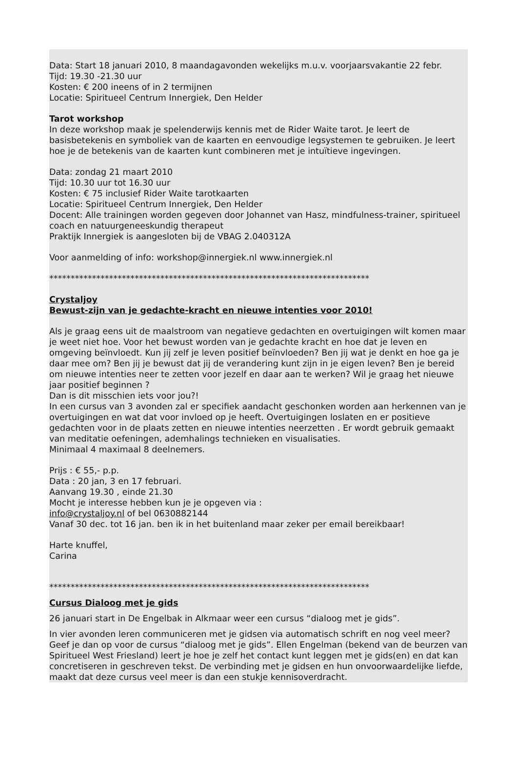Data: Start 18 januari 2010, 8 maandagavonden wekelijks m.u.v. voorjaarsvakantie 22 febr.
Tijd: 19.30 -21.30 uur
Kosten: € 200 ineens of in 2 termijnen
Locatie: Spiritueel Centrum Innergiek, Den Helder
Tarot workshop
In deze workshop maak je spelenderwijs kennis met de Rider Waite tarot. Je leert de basisbetekenis en symboliek van de kaarten en eenvoudige legsystemen te gebruiken. Je leert hoe je de betekenis van de kaarten kunt combineren met je intuïtieve ingevingen.
Data: zondag 21 maart 2010
Tijd: 10.30 uur tot 16.30 uur
Kosten: € 75 inclusief Rider Waite tarotkaarten
Locatie: Spiritueel Centrum Innergiek, Den Helder
Docent: Alle trainingen worden gegeven door Johannet van Hasz, mindfulness-trainer, spiritueel coach en natuurgeneeskundig therapeut
Praktijk Innergiek is aangesloten bij de VBAG 2.040312A
Voor aanmelding of info: workshop@innergiek.nl www.innergiek.nl
***************************************************************************
Crystaljoy
Bewust-zijn van je gedachte-kracht en nieuwe intenties voor 2010!
Als je graag eens uit de maalstroom van negatieve gedachten en overtuigingen wilt komen maar je weet niet hoe. Voor het bewust worden van je gedachte kracht en hoe dat je leven en omgeving beïnvloedt. Kun jij zelf je leven positief beïnvloeden? Ben jij wat je denkt en hoe ga je daar mee om? Ben jij je bewust dat jij de verandering kunt zijn in je eigen leven? Ben je bereid om nieuwe intenties neer te zetten voor jezelf en daar aan te werken? Wil je graag het nieuwe jaar positief beginnen ?
Dan is dit misschien iets voor jou?!
In een cursus van 3 avonden zal er specifiek aandacht geschonken worden aan herkennen van je overtuigingen en wat dat voor invloed op je heeft. Overtuigingen loslaten en er positieve gedachten voor in de plaats zetten en nieuwe intenties neerzetten . Er wordt gebruik gemaakt van meditatie oefeningen, ademhalings technieken en visualisaties.
Minimaal 4 maximaal 8 deelnemers.
Prijs : € 55,- p.p.
Data : 20 jan, 3 en 17 februari.
Aanvang 19.30 , einde 21.30
Mocht je interesse hebben kun je je opgeven via :
info@crystaljoy.nl of bel 0630882144
Vanaf 30 dec. tot 16 jan. ben ik in het buitenland maar zeker per email bereikbaar!
Harte knuffel,
Carina
***************************************************************************
Cursus Dialoog met je gids
26 januari start in De Engelbak in Alkmaar weer een cursus “dialoog met je gids”.
In vier avonden leren communiceren met je gidsen via automatisch schrift en nog veel meer? Geef je dan op voor de cursus “dialoog met je gids”. Ellen Engelman (bekend van de beurzen van Spiritueel West Friesland) leert je hoe je zelf het contact kunt leggen met je gids(en) en dat kan concretiseren in geschreven tekst. De verbinding met je gidsen en hun onvoorwaardelijke liefde, maakt dat deze cursus veel meer is dan een stukje kennisoverdracht.